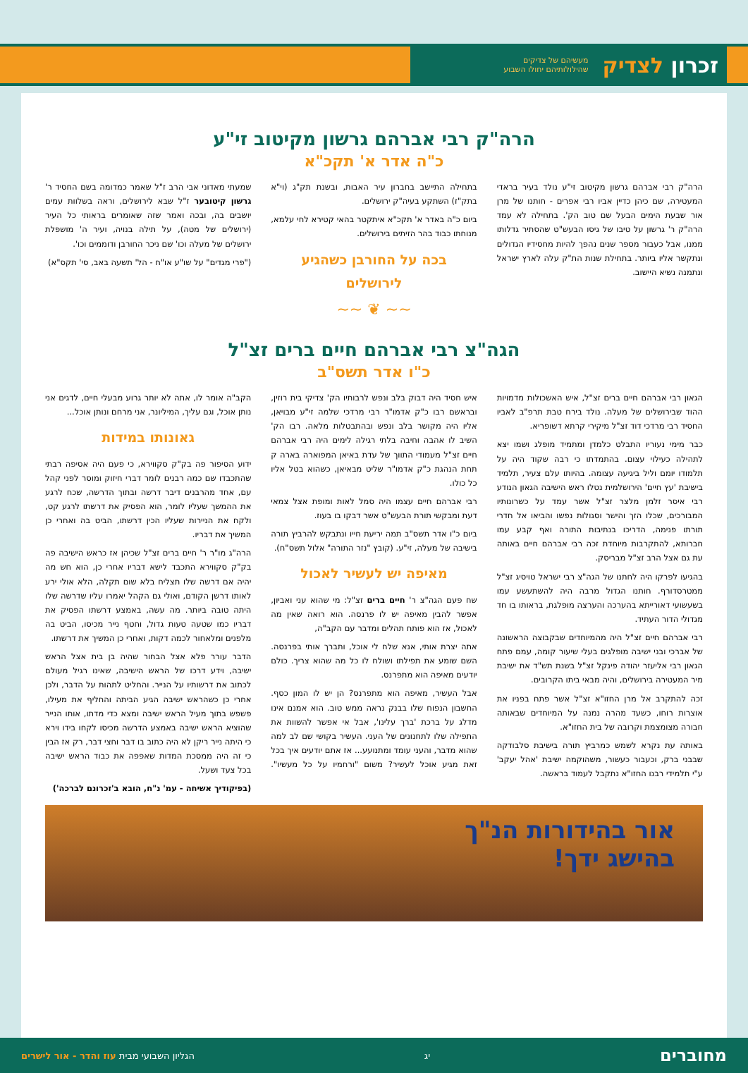זכרון לצדיק מעשיהם של צדיקים
שהילולותיהם יחולו השבוע
הרה"ק רבי אברהם גרשון מקיטוב זי"ע
כ"ה אדר א' תקכ"א
הרה"ק רבי אברהם גרשון מקיטוב זי"ע נולד בעיר בראדי המעטירה, שם כיהן כדיין אביו רבי אפרים - חותנו של מרן אור שבעת הימים הבעל שם טוב הק'. בתחילה לא עמד הרה"ק ר' גרשון על טיבו של גיסו הבעש"ט שהסתיר גדלותו ממנו, אבל כעבור מספר שנים נהפך להיות מחסידיו הגדולים ונתקשר אליו ביותר. בתחילת שנות הת"ק עלה לארץ ישראל ונתמנה נשיא היישוב.
בתחילה התיישב בחברון עיר האבות, ובשנת תק"ג (וי"א בתק"ז) השתקע בעיה"ק ירושלים.
ביום כ"ה באדר א' תקכ"א איתקטר בהאי קטירא לחי עלמא, מנוחתו כבוד בהר הזיתים בירושלים.
בכה על החורבן כשהגיע לירושלים
שמעתי מאדוני אבי הרב ז"ל שאמר כמדומה בשם החסיד ר' גרשון קיטובער ז"ל שבא לירושלים, וראה בשלוות עמים יושבים בה, ובכה ואמר שזה שאומרים בראותי כל העיר (ירושלים של מטה), על תילה בנויה, ועיר ה' מושפלת ירושלים של מעלה וכו' שם ניכר החורבן ודוממים וכו'.
("פרי מגדים" על שו"ע או"ח - הל' תשעה באב, סי' תקס"א)
~~ ❦ ~~
הגה"צ רבי אברהם חיים ברים זצ"ל
כ"ו אדר תשס"ב
הגאון רבי אברהם חיים ברים זצ"ל, איש האשכולות מדמויות ההוד שבירושלים של מעלה. נולד בירח טבת תרפ"ב לאביו החסיד רבי מרדכי דוד זצ"ל מיקירי קרתא דשופריא.
כבר מימי נעוריו התבלט כלמדן ומתמיד מופלג ושמו יצא לתהילה כעילוי עצום. בהתמדתו כי רבה שקוד היה על תלמודו יומם וליל ביגיעה עצומה. בהיותו עלם צעיר, תלמיד בישיבת 'עץ חיים' הירושלמית נטלו ראש הישיבה הגאון הנודע רבי איסר זלמן מלצר זצ"ל אשר עמד על כשרונותיו המבורכים, שכלו הזך והישר וסגולות נפשו והביאו אל חדרי תורתו פנימה, הדריכו בנתיבות התורה ואף קבע עמו חברותא, להתקרבות מיוחדת זכה רבי אברהם חיים באותה עת גם אצל הרב זצ"ל מבריסק.
בהגיעו לפרקו היה לחתנו של הגה"צ רבי ישראל טויסיג זצ"ל ממטרסדורף. חותנו הגדול מרבה היה להשתעשע עמו בשעשועי דאורייתא בהערכה והערצה מופלגת, בראותו בו חד מגדולי הדור העתיד.
רבי אברהם חיים זצ"ל היה מהמיוחדים שבקבוצה הראשונה של אברכי ובני ישיבה מופלגים בעלי שיעור קומה, עמם פתח הגאון רבי אליעזר יהודה פינקל זצ"ל בשנת תש"ד את ישיבת מיר המעטירה בירושלים, והיה מבאי ביתו הקרובים.
זכה להתקרב אל מרן החזו"א זצ"ל אשר פתח בפניו את אוצרות רוחו, כשעד מהרה נמנה על המיוחדים שבאותה חבורה מצומצמת וקרובה של בית החזו"א.
באותה עת נקרא לשמש כמרביץ תורה בישיבת סלבודקה שבבני ברק, וכעבור כעשור, משהוקמה ישיבת 'אהל יעקב' ע"י תלמידי רבנו החזו"א נתקבל לעמוד בראשה.
איש חסיד היה דבוק בלב ונפש לרבותיו הק' צדיקי בית רוזין, ובראשם רבו כ"ק אדמו"ר רבי מרדכי שלמה זי"ע מבויאן, אליו היה מקושר בלב ונפש ובהתבטלות מלאה. רבו הק' השיב לו אהבה וחיבה בלתי רגילה לימים היה רבי אברהם חיים זצ"ל מעמודי התווך של עדת באיאן המפוארה בארה ק תחת הנהגת כ"ק אדמו"ר שליט מבאיאן, כשהוא בטל אליו כל כולו.
רבי אברהם חיים עצמו היה סמל לאות ומופת אצל צמאי דעת ומבקשי תורת הבעש"ט אשר דבקו בו בעוז.
ביום כ"ו אדר תשס"ב תמה יריעת חייו ונתבקש להרביץ תורה בישיבה של מעלה, זי"ע. (קובץ "נזר התורה" אלול תשס"ח).
מאיפה יש לעשיר לאכול
שח פעם הגה"צ ר' חיים ברים זצ"ל: מי שהוא עני ואביון, אפשר להבין מאיפה יש לו פרנסה. הוא רואה שאין מה לאכול, אז הוא פותח תהלים ומדבר עם הקב"ה,
אתה יצרת אותי, אנא שלח לי אוכל, ותברך אותי בפרנסה. השם שומע את תפילתו ושולח לו כל מה שהוא צריך. כולם יודעים מאיפה הוא מתפרנס.
אבל העשיר, מאיפה הוא מתפרנס? הן יש לו המון כסף. החשבון הנפוח שלו בבנק נראה ממש טוב. הוא אמנם אינו מדלג על ברכת 'ברך עלינו', אבל אי אפשר להשוות את התפילה שלו לתחנונים של העני. העשיר בקושי שם לב למה שהוא מדבר, והעני עומד ומתנועע... אז אתם יודעים איך בכל זאת מגיע אוכל לעשיר? משום "ורחמיו על כל מעשיו". הקב"ה אומר לו, אתה לא יותר גרוע מבעלי חיים, לדגים אני נותן אוכל, וגם עליך, המיליונר, אני מרחם ונותן אוכל...
גאונותו במידות
ידוע הסיפור פה בק"ק סקווירא, כי פעם היה אסיפה רבתי שהתכבדו שם כמה רבנים לומר דברי חיזוק ומוסר לפני קהל עם, אחד מהרבנים דיבר דרשה ובתוך הדרשה, שכח לרגע את ההמשך שעליו לומר, הוא הפסיק את דרשתו לרגע קט, ולקח את הניירות שעליו הכין דרשתו, הביט בה ואחרי כן המשיך את דבריו.
הרה"ג מו"ר ר' חיים ברים זצ"ל שכיהן אז כראש הישיבה פה בק"ק סקווירא התכבד לישא דבריו אחרי כן, הוא חש מה יהיה אם דרשה שלו תצליח בלא שום תקלה, הלא אולי ירע לאותו דרשן הקודם, ואולי גם הקהל יאמרו עליו שדרשה שלו היתה טובה ביותר. מה עשה, באמצע דרשתו הפסיק את דבריו כמו שטעה טעות גדול, וחטף נייר מכיסו, הביט בה מלפנים ומלאחור לכמה דקות, ואחרי כן המשיך את דרשתו.
הדבר עורר פלא אצל הבחור שהיה בן בית אצל הראש ישיבה, וידע דרכו של הראש הישיבה, שאינו רגיל מעולם לכתוב את דרשותיו על הנייר. והחליט לתהות על הדבר, ולכן אחרי כן כשהראש ישיבה הגיע הביתה והחליף את מעילו, פשפש בתוך מעיל הראש ישיבה ומצא כדי מדתו, אותו הנייר שהוציא הראש ישיבה באמצע הדרשה מכיסו לקחו בידו וירא כי היתה נייר ריקן לא היה כתוב בו דבר וחצי דבר, רק אז הבין כי זה היה ממסכת המדות שאפפה את כבוד הראש ישיבה בכל צעד ושעל.
(בפיקודיך אשיחה - עמ' נ"ח, הובא ב'זכרונם לברכה')
אור בהידורות הנ"ך
בהישג ידך!
מחוברים יג הגליון השבועי מבית עוז והדר - אור לישרים